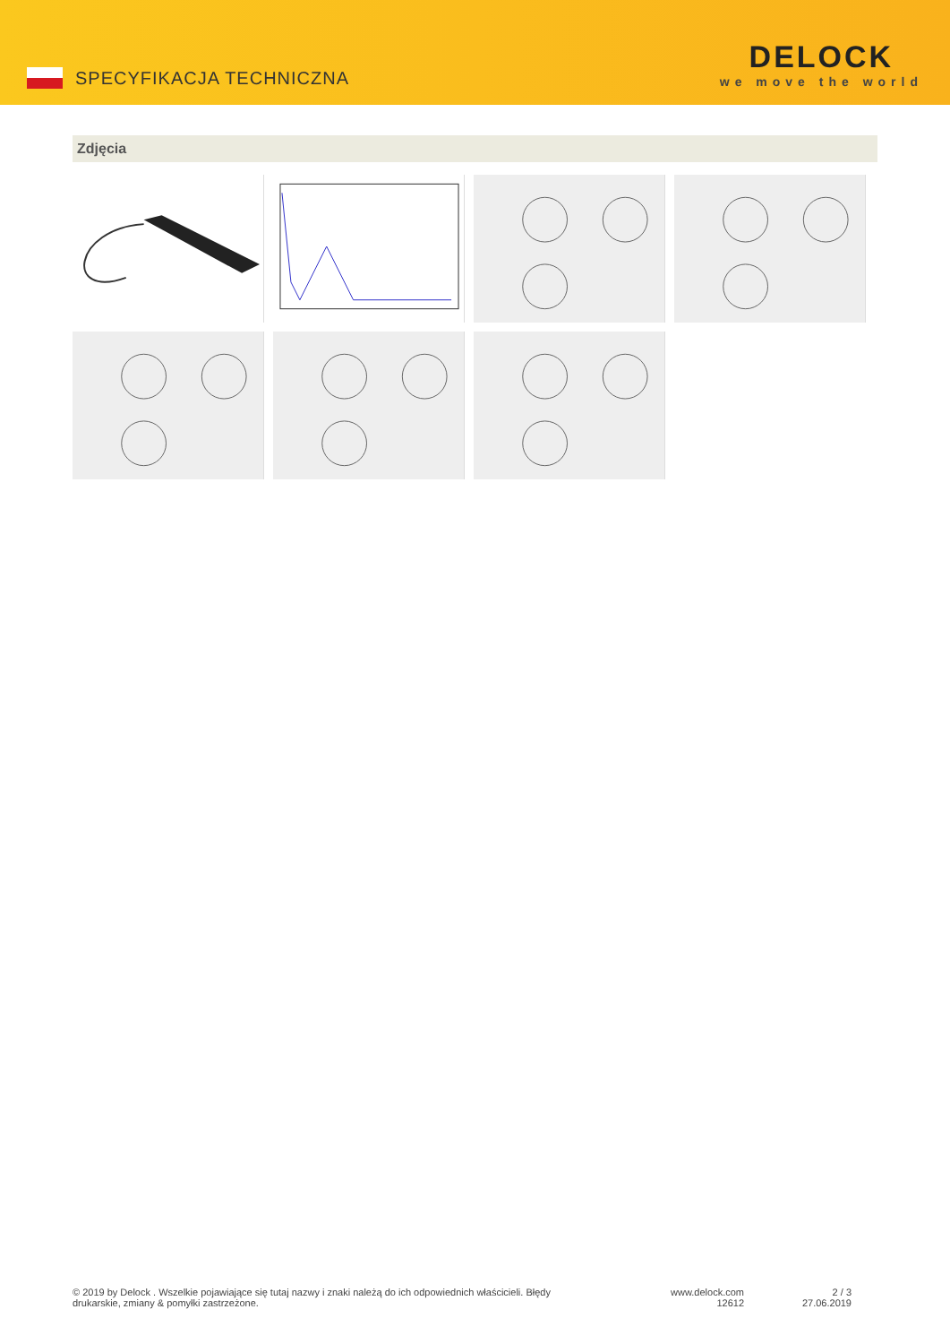SPECYFIKACJA TECHNICZNA
DELOCK
we move the world
Zdjęcia
© 2019 by Delock . Wszelkie pojawiające się tutaj nazwy i znaki należą do ich odpowiednich właścicieli. Błędy drukarskie, zmiany & pomyłki zastrzeżone.
www.delock.com
12612
2 / 3
27.06.2019